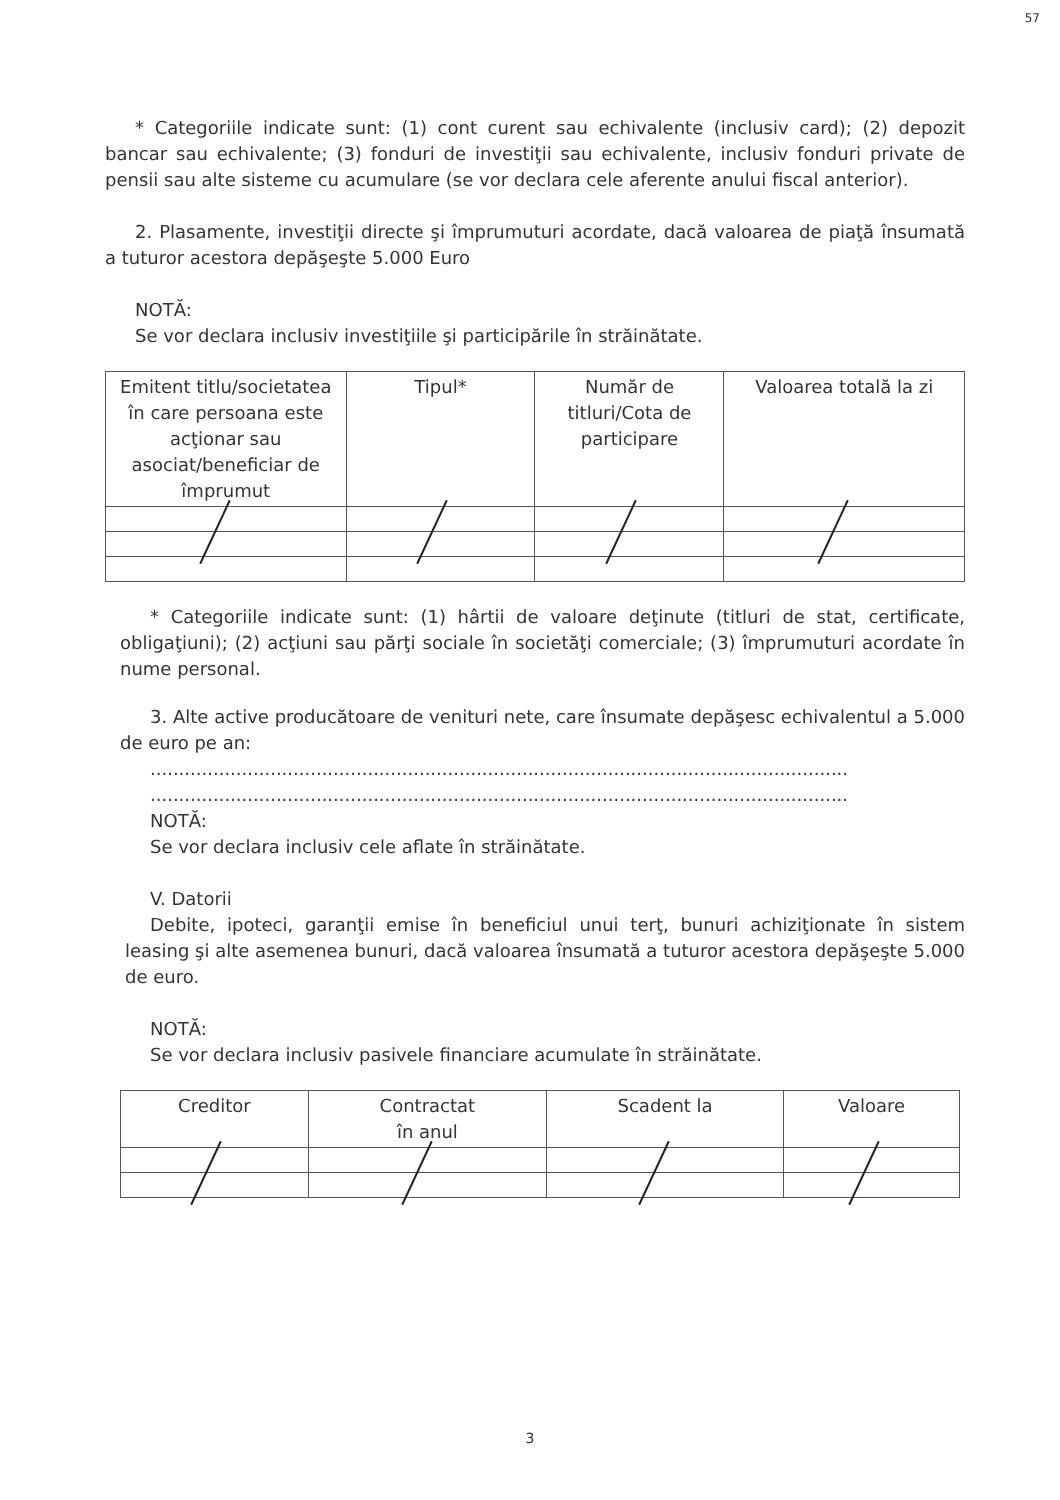57
* Categoriile indicate sunt: (1) cont curent sau echivalente (inclusiv card); (2) depozit bancar sau echivalente; (3) fonduri de investiţii sau echivalente, inclusiv fonduri private de pensii sau alte sisteme cu acumulare (se vor declara cele aferente anului fiscal anterior).
2. Plasamente, investiţii directe şi împrumuturi acordate, dacă valoarea de piaţă însumată a tuturor acestora depăşeşte 5.000 Euro
NOTĂ:
Se vor declara inclusiv investiţiile şi participările în străinătate.
| Emitent titlu/societatea în care persoana este acţionar sau asociat/beneficiar de împrumut | Tipul* | Număr de titluri/Cota de participare | Valoarea totală la zi |
| --- | --- | --- | --- |
* Categoriile indicate sunt: (1) hârtii de valoare deţinute (titluri de stat, certificate, obligaţiuni); (2) acţiuni sau părţi sociale în societăţi comerciale; (3) împrumuturi acordate în nume personal.
3. Alte active producătoare de venituri nete, care însumate depăşesc echivalentul a 5.000 de euro pe an:
..........................................................................................................................
..........................................................................................................................
NOTĂ:
Se vor declara inclusiv cele aflate în străinătate.
V. Datorii
Debite, ipoteci, garanţii emise în beneficiul unui terţ, bunuri achiziţionate în sistem leasing şi alte asemenea bunuri, dacă valoarea însumată a tuturor acestora depăşeşte 5.000 de euro.
NOTĂ:
Se vor declara inclusiv pasivele financiare acumulate în străinătate.
| Creditor | Contractat în anul | Scadent la | Valoare |
| --- | --- | --- | --- |
3